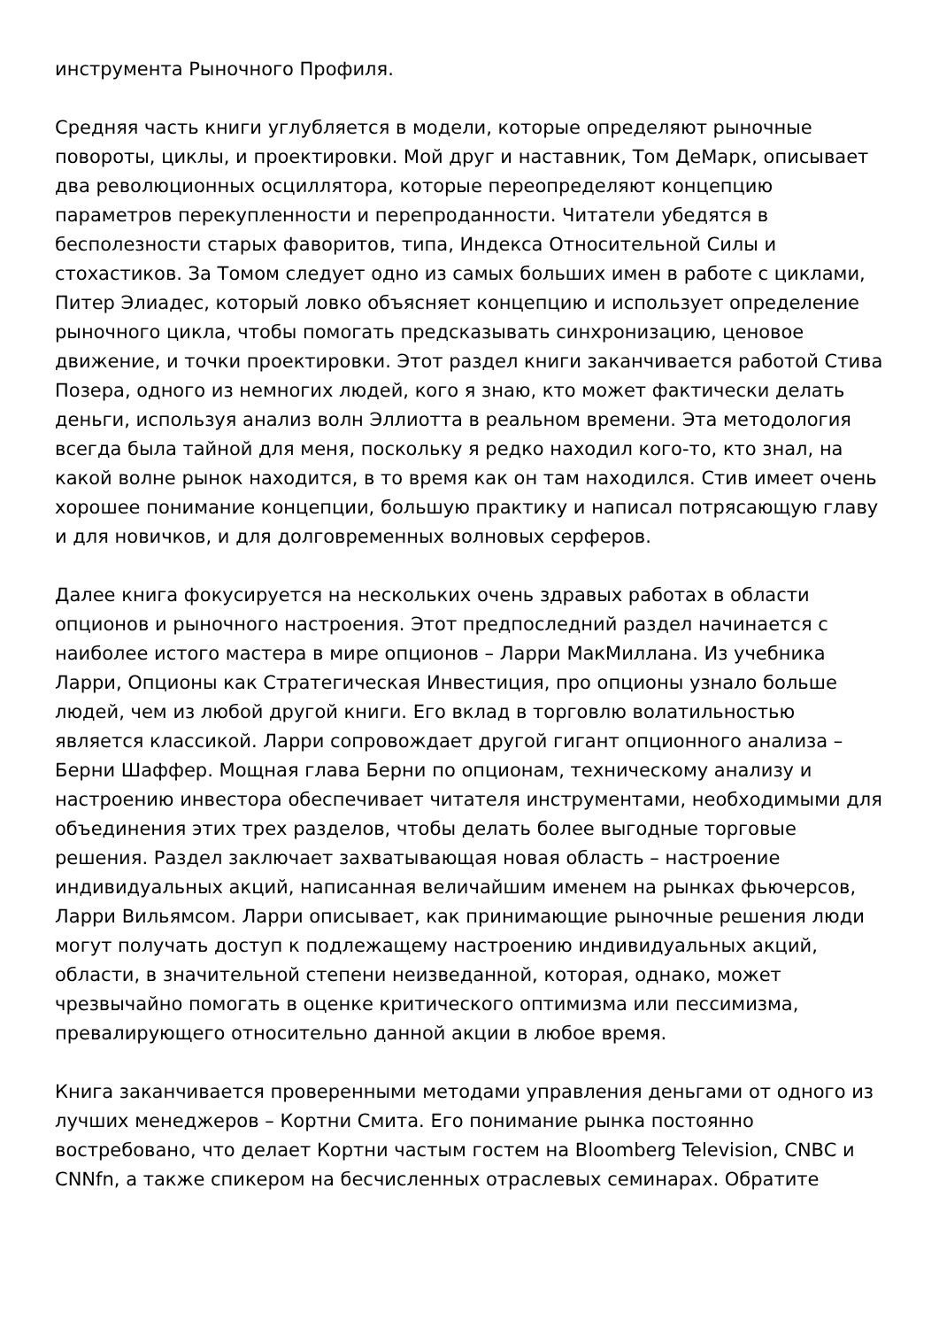инструмента Рыночного Профиля.
Средняя часть книги углубляется в модели, которые определяют рыночные повороты, циклы, и проектировки. Мой друг и наставник, Том ДеМарк, описывает два революционных осциллятора, которые переопределяют концепцию параметров перекупленности и перепроданности. Читатели убедятся в бесполезности старых фаворитов, типа, Индекса Относительной Силы и стохастиков. За Томом следует одно из самых больших имен в работе с циклами, Питер Элиадес, который ловко объясняет концепцию и использует определение рыночного цикла, чтобы помогать предсказывать синхронизацию, ценовое движение, и точки проектировки. Этот раздел книги заканчивается работой Стива Позера, одного из немногих людей, кого я знаю, кто может фактически делать деньги, используя анализ волн Эллиотта в реальном времени. Эта методология всегда была тайной для меня, поскольку я редко находил кого-то, кто знал, на какой волне рынок находится, в то время как он там находился. Стив имеет очень хорошее понимание концепции, большую практику и написал потрясающую главу и для новичков, и для долговременных волновых серферов.
Далее книга фокусируется на нескольких очень здравых работах в области опционов и рыночного настроения. Этот предпоследний раздел начинается с наиболее истого мастера в мире опционов – Ларри МакМиллана. Из учебника Ларри, Опционы как Стратегическая Инвестиция, про опционы узнало больше людей, чем из любой другой книги. Его вклад в торговлю волатильностью является классикой. Ларри сопровождает другой гигант опционного анализа – Берни Шаффер. Мощная глава Берни по опционам, техническому анализу и настроению инвестора обеспечивает читателя инструментами, необходимыми для объединения этих трех разделов, чтобы делать более выгодные торговые решения. Раздел заключает захватывающая новая область – настроение индивидуальных акций, написанная величайшим именем на рынках фьючерсов, Ларри Вильямсом. Ларри описывает, как принимающие рыночные решения люди могут получать доступ к подлежащему настроению индивидуальных акций, области, в значительной степени неизведанной, которая, однако, может чрезвычайно помогать в оценке критического оптимизма или пессимизма, превалирующего относительно данной акции в любое время.
Книга заканчивается проверенными методами управления деньгами от одного из лучших менеджеров – Кортни Смита. Его понимание рынка постоянно востребовано, что делает Кортни частым гостем на Bloomberg Television, CNBC и CNNfn, а также спикером на бесчисленных отраслевых семинарах. Обратите